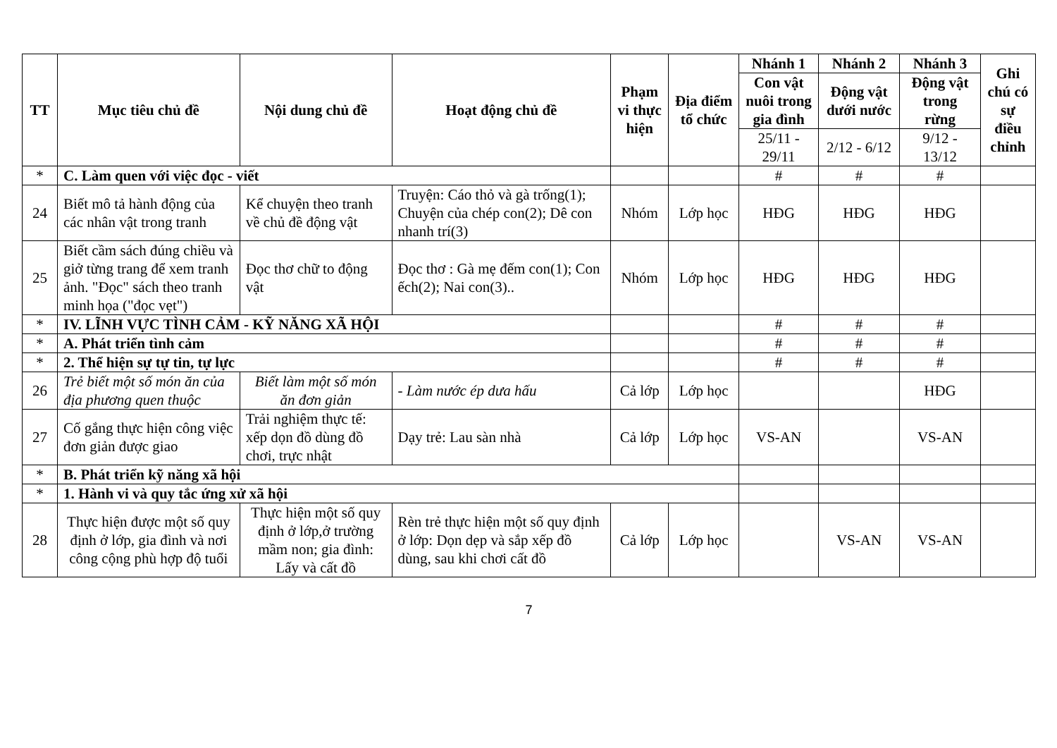| TT | Mục tiêu chủ đề | Nội dung chủ đề | Hoạt động chủ đề | Phạm vi thực hiện | Địa điểm tổ chức | Nhánh 1 | Nhánh 2 | Nhánh 3 | Ghi chú có sự điều chỉnh |
| --- | --- | --- | --- | --- | --- | --- | --- | --- | --- |
| | | | | | | Con vật nuôi trong gia đình | Động vật dưới nước | Động vật trong rừng | |
| | | | | | | 25/11 - 29/11 | 2/12 - 6/12 | 9/12 - 13/12 | |
| * | C. Làm quen với việc đọc - viết | | | | | # | # | # | |
| 24 | Biết mô tả hành động của các nhân vật trong tranh | Kể chuyện theo tranh về chủ đề động vật | Truyện: Cáo thỏ và gà trống(1); Chuyện của chép con(2); Dê con nhanh trí(3) | Nhóm | Lớp học | HĐG | HĐG | HĐG | |
| 25 | Biết cầm sách đúng chiều và giở từng trang để xem tranh ảnh. "Đọc" sách theo tranh minh họa ("đọc vẹt") | Đọc thơ chữ to động vật | Đọc thơ : Gà mẹ đếm con(1); Con ếch(2); Nai con(3).. | Nhóm | Lớp học | HĐG | HĐG | HĐG | |
| * | IV. LĨNH VỰC TÌNH CẢM - KỸ NĂNG XÃ HỘI | | | | | # | # | # | |
| * | A. Phát triển tình cảm | | | | | # | # | # | |
| * | 2. Thể hiện sự tự tin, tự lực | | | | | # | # | # | |
| 26 | Trẻ biết một số món ăn của địa phương quen thuộc | Biết làm một số món ăn đơn giản | - Làm nước ép dưa hấu | Cả lớp | Lớp học | | | HĐG | |
| 27 | Cố gắng thực hiện công việc đơn giản được giao | Trải nghiệm thực tế: xếp dọn đồ dùng đồ chơi, trực nhật | Dạy trẻ: Lau sàn nhà | Cả lớp | Lớp học | VS-AN | | VS-AN | |
| * | B. Phát triển kỹ năng xã hội | | | | | | | | |
| * | 1. Hành vi và quy tắc ứng xử xã hội | | | | | | | | |
| 28 | Thực hiện được một số quy định ở lớp, gia đình và nơi công cộng phù hợp độ tuổi | Thực hiện một số quy định ở lớp,ở trường mầm non; gia đình: Lấy và cất đồ | Rèn trẻ thực hiện một số quy định ở lớp: Dọn dẹp và sắp xếp đồ dùng, sau khi chơi cất đồ | Cả lớp | Lớp học | | VS-AN | VS-AN | |
7